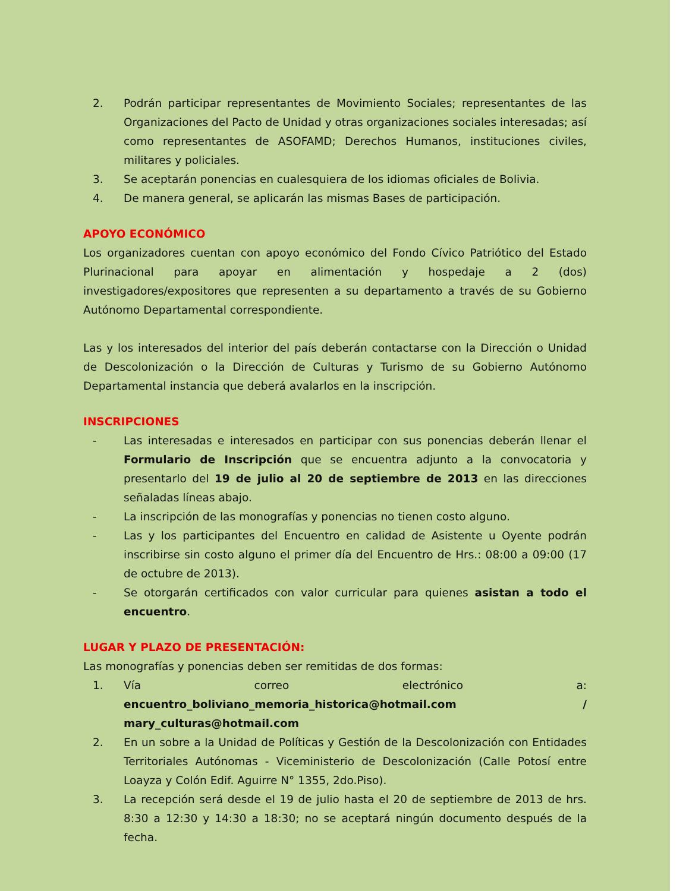2. Podrán participar representantes de Movimiento Sociales; representantes de las Organizaciones del Pacto de Unidad y otras organizaciones sociales interesadas; así como representantes de ASOFAMD; Derechos Humanos, instituciones civiles, militares y policiales.
3. Se aceptarán ponencias en cualesquiera de los idiomas oficiales de Bolivia.
4. De manera general, se aplicarán las mismas Bases de participación.
APOYO ECONÓMICO
Los organizadores cuentan con apoyo económico del Fondo Cívico Patriótico del Estado Plurinacional para apoyar en alimentación y hospedaje a 2 (dos) investigadores/expositores que representen a su departamento a través de su Gobierno Autónomo Departamental correspondiente.
Las y los interesados del interior del país deberán contactarse con la Dirección o Unidad de Descolonización o la Dirección de Culturas y Turismo de su Gobierno Autónomo Departamental instancia que deberá avalarlos en la inscripción.
INSCRIPCIONES
- Las interesadas e interesados en participar con sus ponencias deberán llenar el Formulario de Inscripción que se encuentra adjunto a la convocatoria y presentarlo del 19 de julio al 20 de septiembre de 2013 en las direcciones señaladas líneas abajo.
- La inscripción de las monografías y ponencias no tienen costo alguno.
- Las y los participantes del Encuentro en calidad de Asistente u Oyente podrán inscribirse sin costo alguno el primer día del Encuentro de Hrs.: 08:00 a 09:00 (17 de octubre de 2013).
- Se otorgarán certificados con valor curricular para quienes asistan a todo el encuentro.
LUGAR Y PLAZO DE PRESENTACIÓN:
Las monografías y ponencias deben ser remitidas de dos formas:
1. Vía correo electrónico a: encuentro_boliviano_memoria_historica@hotmail.com / mary_culturas@hotmail.com
2. En un sobre a la Unidad de Políticas y Gestión de la Descolonización con Entidades Territoriales Autónomas - Viceministerio de Descolonización (Calle Potosí entre Loayza y Colón Edif. Aguirre N° 1355, 2do.Piso).
3. La recepción será desde el 19 de julio hasta el 20 de septiembre de 2013 de hrs. 8:30 a 12:30 y 14:30 a 18:30; no se aceptará ningún documento después de la fecha.